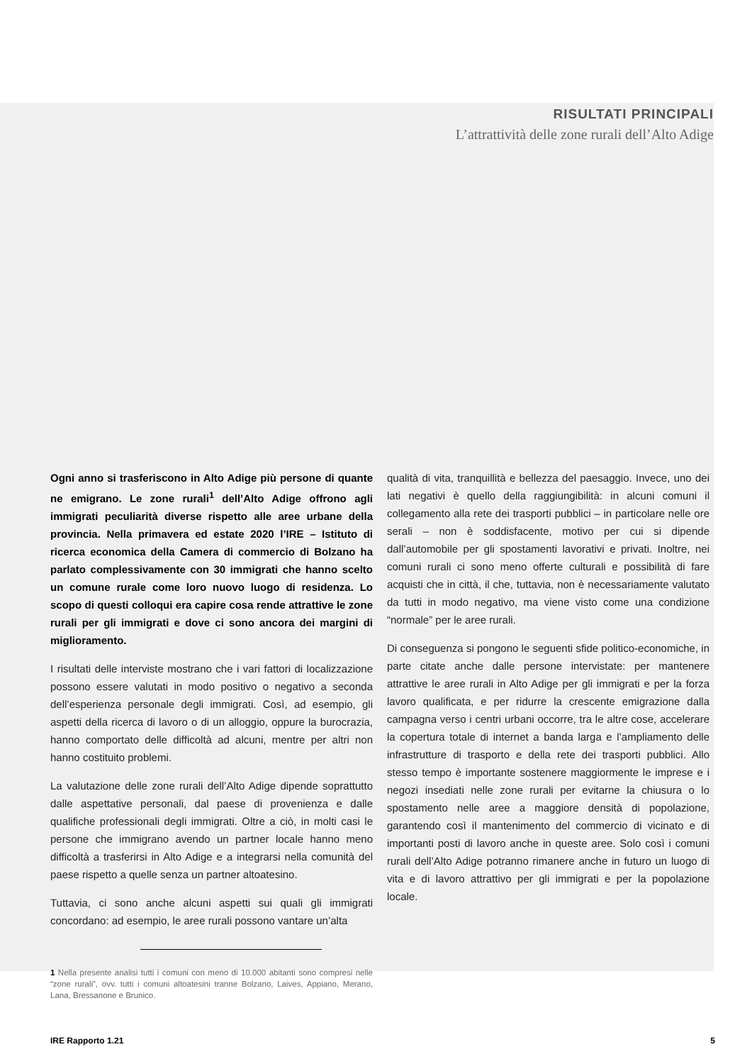RISULTATI PRINCIPALI
L’attrattività delle zone rurali dell’Alto Adige
Ogni anno si trasferiscono in Alto Adige più persone di quante ne emigrano. Le zone rurali<sup>1</sup> dell’Alto Adige offrono agli immigrati peculiarità diverse rispetto alle aree urbane della provincia. Nella primavera ed estate 2020 l’IRE – Istituto di ricerca economica della Camera di commercio di Bolzano ha parlato complessivamente con 30 immigrati che hanno scelto un comune rurale come loro nuovo luogo di residenza. Lo scopo di questi colloqui era capire cosa rende attrattive le zone rurali per gli immigrati e dove ci sono ancora dei margini di miglioramento.
I risultati delle interviste mostrano che i vari fattori di localizzazione possono essere valutati in modo positivo o negativo a seconda dell’esperienza personale degli immigrati. Così, ad esempio, gli aspetti della ricerca di lavoro o di un alloggio, oppure la burocrazia, hanno comportato delle difficoltà ad alcuni, mentre per altri non hanno costituito problemi.
La valutazione delle zone rurali dell’Alto Adige dipende soprattutto dalle aspettative personali, dal paese di provenienza e dalle qualifiche professionali degli immigrati. Oltre a ciò, in molti casi le persone che immigrano avendo un partner locale hanno meno difficoltà a trasferirsi in Alto Adige e a integrarsi nella comunità del paese rispetto a quelle senza un partner altoatesino.
Tuttavia, ci sono anche alcuni aspetti sui quali gli immigrati concordano: ad esempio, le aree rurali possono vantare un’alta
1 Nella presente analisi tutti i comuni con meno di 10.000 abitanti sono compresi nelle “zone rurali”, ovv. tutti i comuni altoatesini tranne Bolzano, Laives, Appiano, Merano, Lana, Bressanone e Brunico.
qualità di vita, tranquillità e bellezza del paesaggio. Invece, uno dei lati negativi è quello della raggiungibilità: in alcuni comuni il collegamento alla rete dei trasporti pubblici – in particolare nelle ore serali – non è soddisfacente, motivo per cui si dipende dall’automobile per gli spostamenti lavorativi e privati. Inoltre, nei comuni rurali ci sono meno offerte culturali e possibilità di fare acquisti che in città, il che, tuttavia, non è necessariamente valutato da tutti in modo negativo, ma viene visto come una condizione “normale” per le aree rurali.
Di conseguenza si pongono le seguenti sfide politico-economiche, in parte citate anche dalle persone intervistate: per mantenere attrattive le aree rurali in Alto Adige per gli immigrati e per la forza lavoro qualificata, e per ridurre la crescente emigrazione dalla campagna verso i centri urbani occorre, tra le altre cose, accelerare la copertura totale di internet a banda larga e l’ampliamento delle infrastrutture di trasporto e della rete dei trasporti pubblici. Allo stesso tempo è importante sostenere maggiormente le imprese e i negozi insediati nelle zone rurali per evitarne la chiusura o lo spostamento nelle aree a maggiore densità di popolazione, garantendo così il mantenimento del commercio di vicinato e di importanti posti di lavoro anche in queste aree. Solo così i comuni rurali dell’Alto Adige potranno rimanere anche in futuro un luogo di vita e di lavoro attrattivo per gli immigrati e per la popolazione locale.
IRE Rapporto 1.21 5